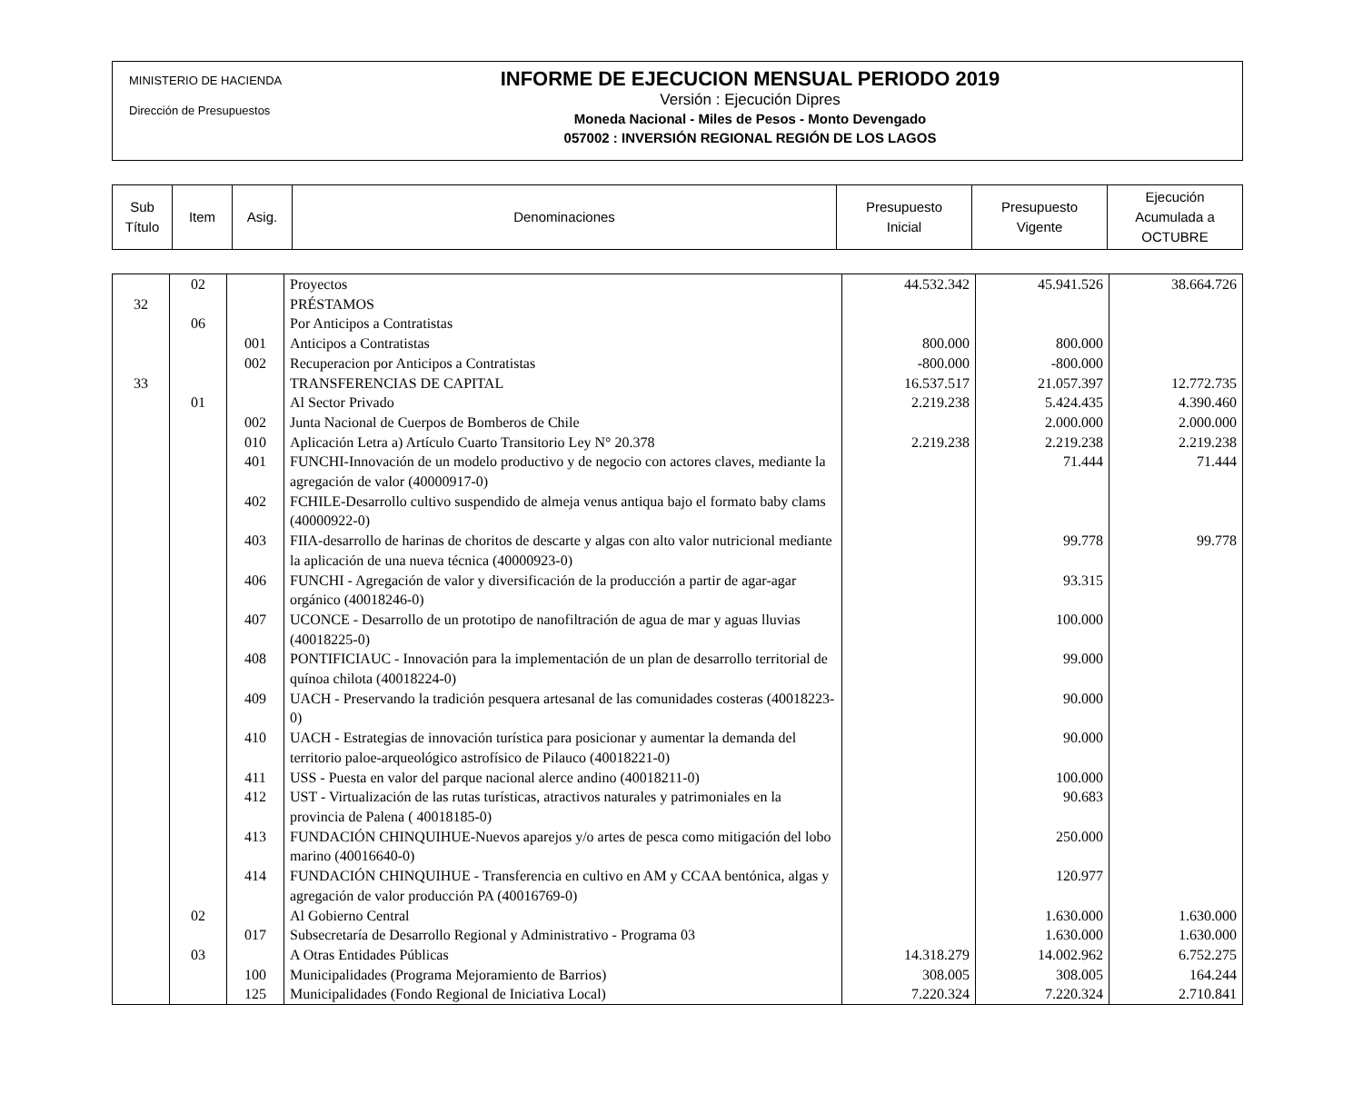MINISTERIO DE HACIENDA
Dirección de Presupuestos
INFORME DE EJECUCION MENSUAL PERIODO 2019
Versión : Ejecución Dipres
Moneda Nacional - Miles de Pesos - Monto Devengado
057002 : INVERSIÓN REGIONAL REGIÓN DE LOS LAGOS
| Sub Título | Item | Asig. | Denominaciones | Presupuesto Inicial | Presupuesto Vigente | Ejecución Acumulada a OCTUBRE |
| | 02 | | Proyectos | 44.532.342 | 45.941.526 | 38.664.726 |
| 32 | | | PRÉSTAMOS | | | |
| | 06 | | Por Anticipos a Contratistas | | | |
| | | 001 | Anticipos a Contratistas | 800.000 | 800.000 | |
| | | 002 | Recuperacion por Anticipos a Contratistas | -800.000 | -800.000 | |
| 33 | | | TRANSFERENCIAS DE CAPITAL | 16.537.517 | 21.057.397 | 12.772.735 |
| | 01 | | Al Sector Privado | 2.219.238 | 5.424.435 | 4.390.460 |
| | | 002 | Junta Nacional de Cuerpos de Bomberos de Chile | | 2.000.000 | 2.000.000 |
| | | 010 | Aplicación Letra a) Artículo Cuarto Transitorio Ley N° 20.378 | 2.219.238 | 2.219.238 | 2.219.238 |
| | | 401 | FUNCHI-Innovación de un modelo productivo y de negocio con actores claves, mediante la agregación de valor (40000917-0) | | 71.444 | 71.444 |
| | | 402 | FCHILE-Desarrollo cultivo suspendido de almeja venus antiqua bajo el formato baby clams (40000922-0) | | | |
| | | 403 | FIIA-desarrollo de harinas de choritos de descarte y algas con alto valor nutricional mediante la aplicación de una nueva técnica (40000923-0) | | 99.778 | 99.778 |
| | | 406 | FUNCHI - Agregación de valor y diversificación de la producción a partir de agar-agar orgánico (40018246-0) | | 93.315 | |
| | | 407 | UCONCE - Desarrollo de un prototipo de nanofiltración de agua de mar y aguas lluvias (40018225-0) | | 100.000 | |
| | | 408 | PONTIFICIAUC - Innovación para la implementación de un plan de desarrollo territorial de quínoa chilota (40018224-0) | | 99.000 | |
| | | 409 | UACH - Preservando la tradición pesquera artesanal de las comunidades costeras (40018223-0) | | 90.000 | |
| | | 410 | UACH - Estrategias de innovación turística para posicionar y aumentar la demanda del territorio paloe-arqueológico astrofísico de Pilauco (40018221-0) | | 90.000 | |
| | | 411 | USS - Puesta en valor del parque nacional alerce andino (40018211-0) | | 100.000 | |
| | | 412 | UST - Virtualización de las rutas turísticas, atractivos naturales y patrimoniales en la provincia de Palena ( 40018185-0) | | 90.683 | |
| | | 413 | FUNDACIÓN CHINQUIHUE-Nuevos aparejos y/o artes de pesca como mitigación del lobo marino (40016640-0) | | 250.000 | |
| | | 414 | FUNDACIÓN CHINQUIHUE - Transferencia en cultivo en AM y CCAA bentónica, algas y agregación de valor producción PA (40016769-0) | | 120.977 | |
| | 02 | | Al Gobierno Central | | 1.630.000 | 1.630.000 |
| | | 017 | Subsecretaría de Desarrollo Regional y Administrativo - Programa 03 | | 1.630.000 | 1.630.000 |
| | 03 | | A Otras Entidades Públicas | 14.318.279 | 14.002.962 | 6.752.275 |
| | | 100 | Municipalidades (Programa Mejoramiento de Barrios) | 308.005 | 308.005 | 164.244 |
| | | 125 | Municipalidades (Fondo Regional de Iniciativa Local) | 7.220.324 | 7.220.324 | 2.710.841 |